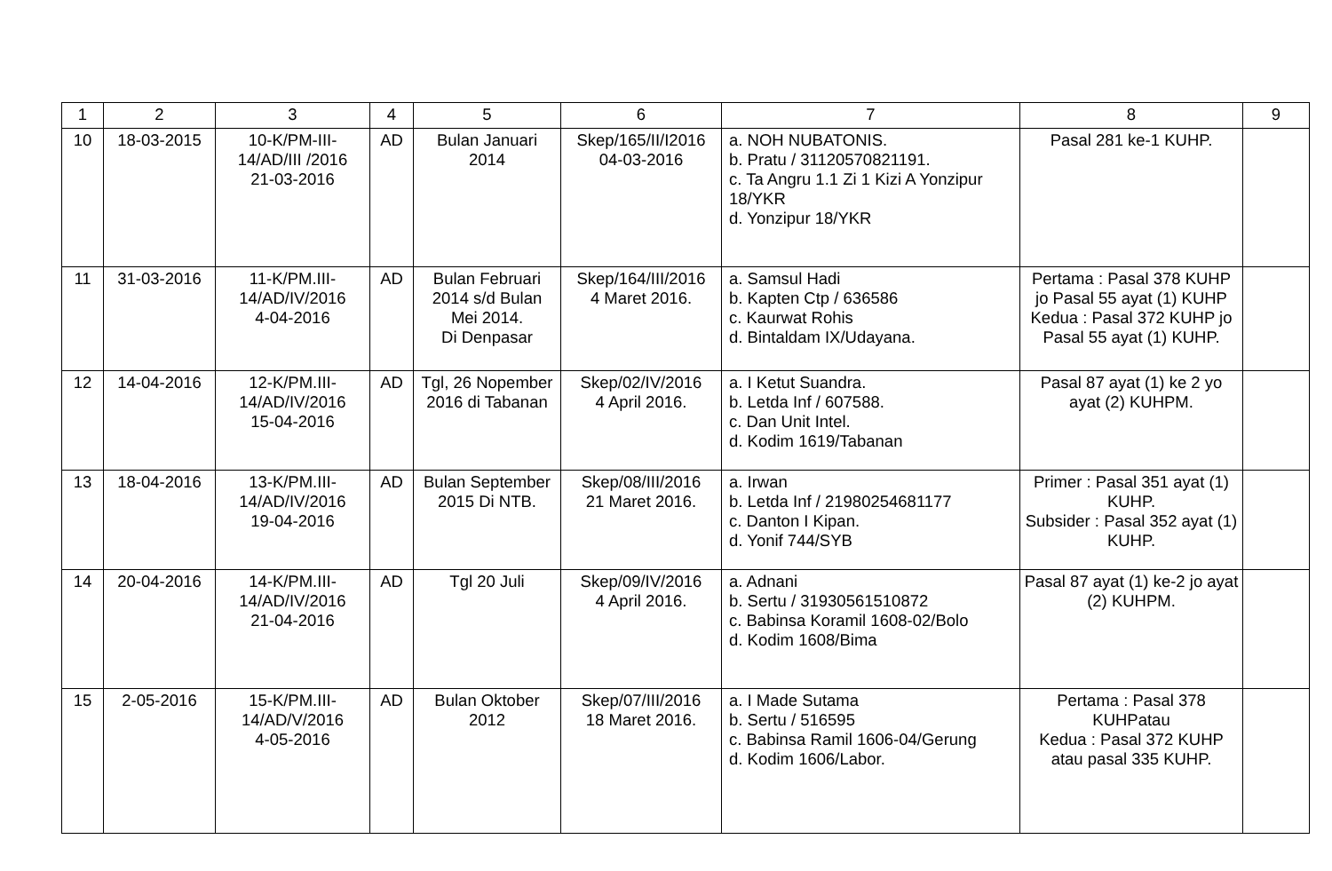| 1 | 2 | 3 | 4 | 5 | 6 | 7 | 8 | 9 |
| --- | --- | --- | --- | --- | --- | --- | --- | --- |
| 10 | 18-03-2015 | 10-K/PM-III- 14/AD/III /2016 21-03-2016 | AD | Bulan Januari 2014 | Skep/165/II/I2016 04-03-2016 | a. NOH NUBATONIS. b. Pratu / 31120570821191. c. Ta Angru 1.1 Zi 1 Kizi A Yonzipur 18/YKR d. Yonzipur 18/YKR | Pasal 281 ke-1 KUHP. | |
| 11 | 31-03-2016 | 11-K/PM.III- 14/AD/IV/2016 4-04-2016 | AD | Bulan Februari 2014 s/d Bulan Mei 2014. Di Denpasar | Skep/164/III/2016 4 Maret 2016. | a. Samsul Hadi b. Kapten Ctp / 636586 c. Kaurwat Rohis d. Bintaldam IX/Udayana. | Pertama : Pasal 378 KUHP jo Pasal 55 ayat (1) KUHP Kedua : Pasal 372 KUHP jo Pasal 55 ayat (1) KUHP. | |
| 12 | 14-04-2016 | 12-K/PM.III- 14/AD/IV/2016 15-04-2016 | AD | Tgl, 26 Nopember 2016 di Tabanan | Skep/02/IV/2016 4 April 2016. | a. I Ketut Suandra. b. Letda Inf / 607588. c. Dan Unit Intel. d. Kodim 1619/Tabanan | Pasal 87 ayat (1) ke 2 yo ayat (2) KUHPM. | |
| 13 | 18-04-2016 | 13-K/PM.III- 14/AD/IV/2016 19-04-2016 | AD | Bulan September 2015 Di NTB. | Skep/08/III/2016 21 Maret 2016. | a. Irwan b. Letda Inf / 21980254681177 c. Danton I Kipan. d. Yonif 744/SYB | Primer : Pasal 351 ayat (1) KUHP. Subsider : Pasal 352 ayat (1) KUHP. | |
| 14 | 20-04-2016 | 14-K/PM.III- 14/AD/IV/2016 21-04-2016 | AD | Tgl 20 Juli | Skep/09/IV/2016 4 April 2016. | a. Adnani b. Sertu / 31930561510872 c. Babinsa Koramil 1608-02/Bolo d. Kodim 1608/Bima | Pasal 87 ayat (1) ke-2 jo ayat (2) KUHPM. | |
| 15 | 2-05-2016 | 15-K/PM.III- 14/AD/V/2016 4-05-2016 | AD | Bulan Oktober 2012 | Skep/07/III/2016 18 Maret 2016. | a. I Made Sutama b. Sertu / 516595 c. Babinsa Ramil 1606-04/Gerung d. Kodim 1606/Labor. | Pertama : Pasal 378 KUHPatau Kedua : Pasal 372 KUHP atau pasal 335 KUHP. | |